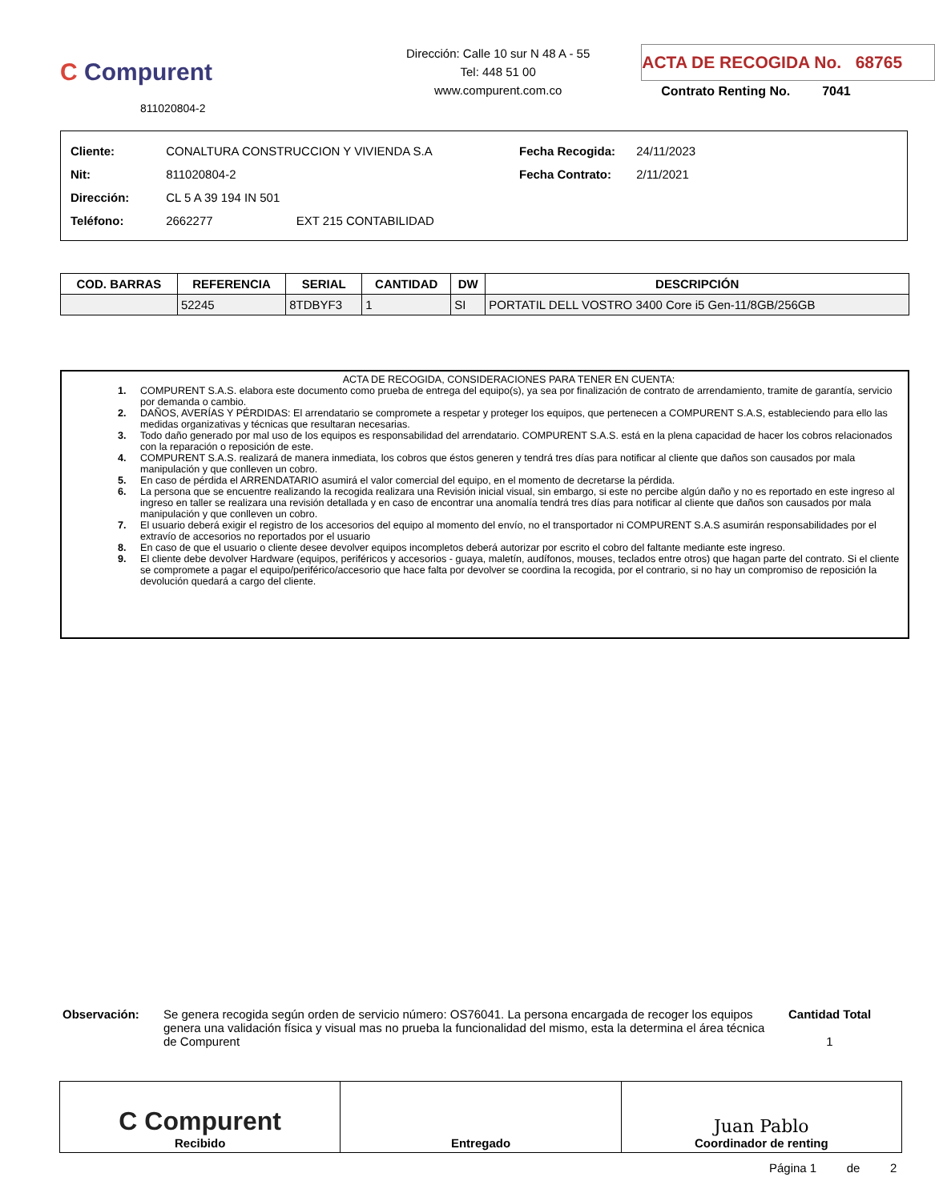C Compurent
811020804-2
Dirección: Calle 10 sur N 48 A - 55
Tel: 448 51 00
www.compurent.com.co
ACTA DE RECOGIDA No. 68765
Contrato Renting No. 7041
Cliente: CONALTURA CONSTRUCCION Y VIVIENDA S.A
Nit: 811020804-2
Dirección: CL 5 A 39 194 IN 501
Teléfono: 2662277 EXT 215 CONTABILIDAD
Fecha Recogida: 24/11/2023
Fecha Contrato: 2/11/2021
| COD. BARRAS | REFERENCIA | SERIAL | CANTIDAD | DW | DESCRIPCIÓN |
| --- | --- | --- | --- | --- | --- |
| | 52245 | 8TDBYF3 | 1 | SI | PORTATIL DELL VOSTRO 3400 Core i5 Gen-11/8GB/256GB |
ACTA DE RECOGIDA, CONSIDERACIONES PARA TENER EN CUENTA:
1. COMPURENT S.A.S. elabora este documento como prueba de entrega del equipo(s), ya sea por finalización de contrato de arrendamiento, tramite de garantía, servicio por demanda o cambio.
2. DAÑOS, AVERÍAS Y PÉRDIDAS: El arrendatario se compromete a respetar y proteger los equipos, que pertenecen a COMPURENT S.A.S, estableciendo para ello las medidas organizativas y técnicas que resultaran necesarias.
3. Todo daño generado por mal uso de los equipos es responsabilidad del arrendatario. COMPURENT S.A.S. está en la plena capacidad de hacer los cobros relacionados con la reparación o reposición de este.
4. COMPURENT S.A.S. realizará de manera inmediata, los cobros que éstos generen y tendrá tres días para notificar al cliente que daños son causados por mala manipulación y que conlleven un cobro.
5. En caso de pérdida el ARRENDATARIO asumirá el valor comercial del equipo, en el momento de decretarse la pérdida.
6. La persona que se encuentre realizando la recogida realizara una Revisión inicial visual, sin embargo, si este no percibe algún daño y no es reportado en este ingreso al ingreso en taller se realizara una revisión detallada y en caso de encontrar una anomalía tendrá tres días para notificar al cliente que daños son causados por mala manipulación y que conlleven un cobro.
7. El usuario deberá exigir el registro de los accesorios del equipo al momento del envío, no el transportador ni COMPURENT S.A.S asumirán responsabilidades por el extravío de accesorios no reportados por el usuario
8. En caso de que el usuario o cliente desee devolver equipos incompletos deberá autorizar por escrito el cobro del faltante mediante este ingreso.
9. El cliente debe devolver Hardware (equipos, periféricos y accesorios - guaya, maletín, audífonos, mouses, teclados entre otros) que hagan parte del contrato. Si el cliente se compromete a pagar el equipo/periférico/accesorio que hace falta por devolver se coordina la recogida, por el contrario, si no hay un compromiso de reposición la devolución quedará a cargo del cliente.
Observación: Se genera recogida según orden de servicio número: OS76041. La persona encargada de recoger los equipos genera una validación física y visual mas no prueba la funcionalidad del mismo, esta la determina el área técnica de Compurent
Cantidad Total
1
C Compurent
Recibido
Entregado
Juan Pablo
Coordinador de renting
Página 1 de 2